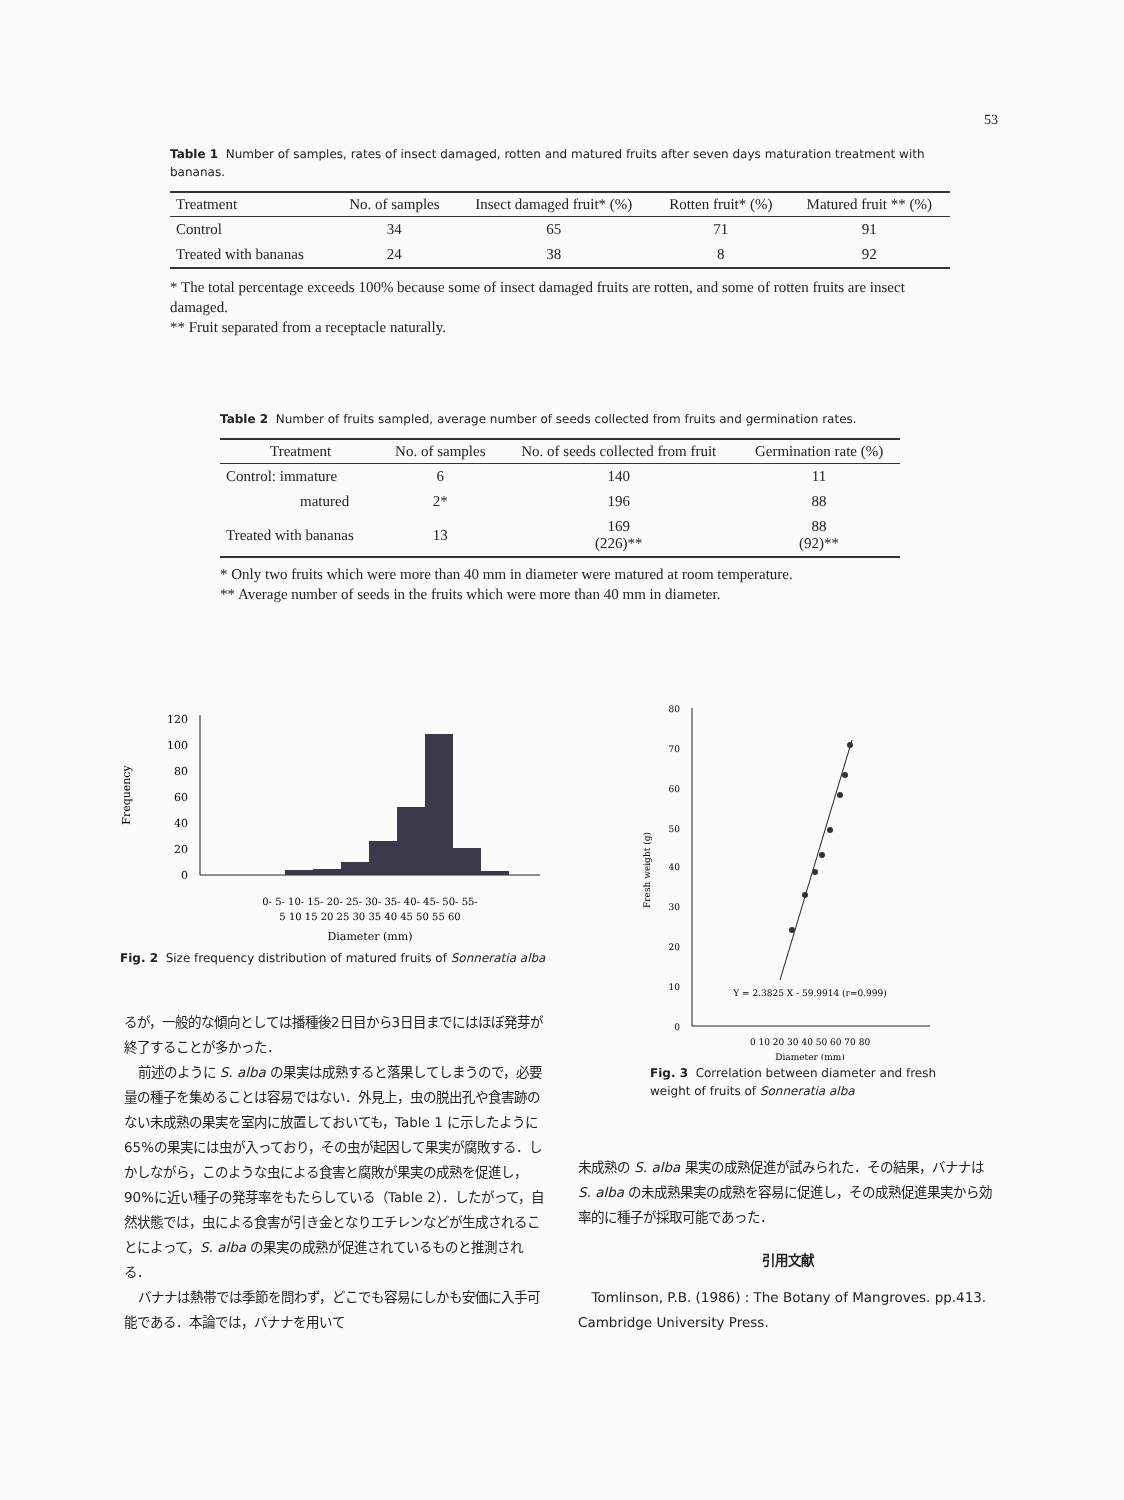53
Table 1 Number of samples, rates of insect damaged, rotten and matured fruits after seven days maturation treatment with bananas.
| Treatment | No. of samples | Insect damaged fruit* (%) | Rotten fruit* (%) | Matured fruit ** (%) |
| --- | --- | --- | --- | --- |
| Control | 34 | 65 | 71 | 91 |
| Treated with bananas | 24 | 38 | 8 | 92 |
* The total percentage exceeds 100% because some of insect damaged fruits are rotten, and some of rotten fruits are insect damaged.
** Fruit separated from a receptacle naturally.
Table 2 Number of fruits sampled, average number of seeds collected from fruits and germination rates.
| Treatment | No. of samples | No. of seeds collected from fruit | Germination rate (%) |
| --- | --- | --- | --- |
| Control: immature | 6 | 140 | 11 |
| matured | 2* | 196 | 88 |
| Treated with bananas | 13 | 169 (226)** | 88 (92)** |
* Only two fruits which were more than 40 mm in diameter were matured at room temperature.
** Average number of seeds in the fruits which were more than 40 mm in diameter.
Frequency
120
100
80
60
40
20
0
0- 5- 10- 15- 20- 25- 30- 35- 40- 45- 50- 55-
5 10 15 20 25 30 35 40 45 50 55 60
Diameter (mm)
Fig. 2 Size frequency distribution of matured fruits of Sonneratia alba
Fresh weight (g)
80
70
60
50
40
30
20
10
0
Y = 2.3825 X - 59.9914 (r=0.999)
0 10 20 30 40 50 60 70 80
Diameter (mm)
Fig. 3 Correlation between diameter and fresh weight of fruits of Sonneratia alba
るが，一般的な傾向としては播種後2日目から3日目までにはほぼ発芽が終了することが多かった．
前述のように S. alba の果実は成熟すると落果してしまうので，必要量の種子を集めることは容易ではない．外見上，虫の脱出孔や食害跡のない未成熟の果実を室内に放置しておいても，Table 1 に示したように65%の果実には虫が入っており，その虫が起因して果実が腐敗する．しかしながら，このような虫による食害と腐敗が果実の成熟を促進し，90%に近い種子の発芽率をもたらしている（Table 2）．したがって，自然状態では，虫による食害が引き金となりエチレンなどが生成されることによって，S. alba の果実の成熟が促進されているものと推測される．
バナナは熱帯では季節を問わず，どこでも容易にしかも安価に入手可能である．本論では，バナナを用いて
未成熟の S. alba 果実の成熟促進が試みられた．その結果，バナナは S. alba の未成熟果実の成熟を容易に促進し，その成熟促進果実から効率的に種子が採取可能であった．
引用文献
Tomlinson, P.B. (1986) : The Botany of Mangroves. pp.413. Cambridge University Press.